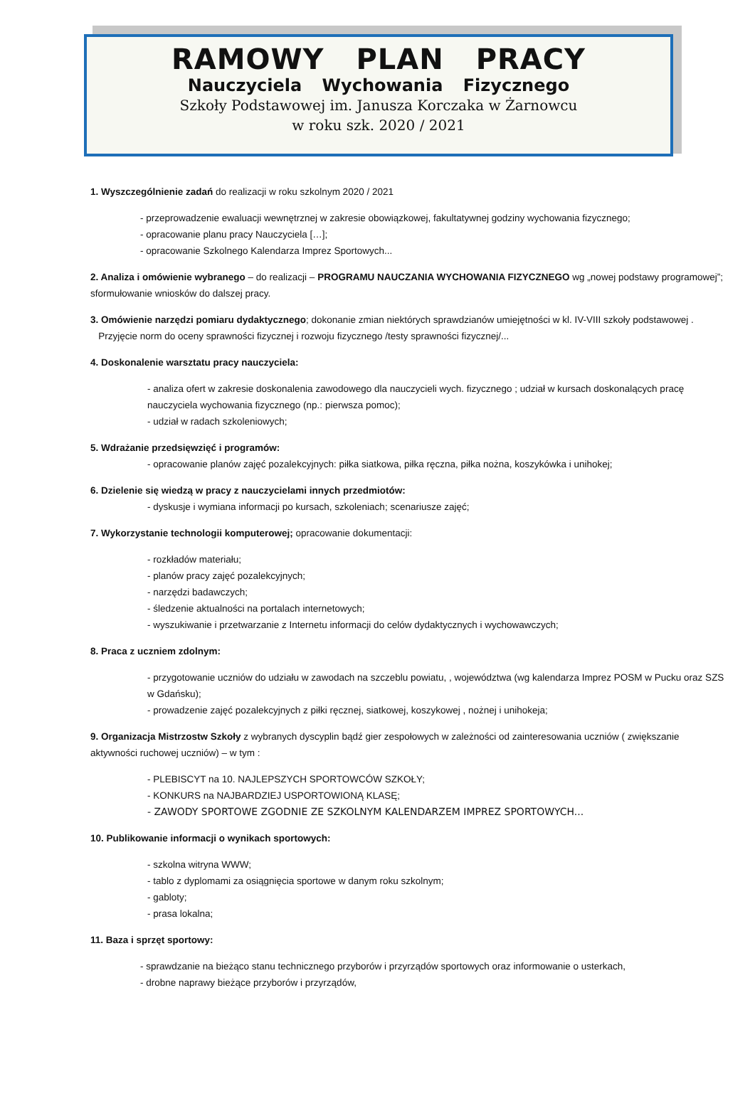RAMOWY PLAN PRACY
Nauczyciela Wychowania Fizycznego
Szkoły Podstawowej im. Janusza Korczaka w Żarnowcu
w roku szk. 2020 / 2021
1. Wyszczególnienie zadań do realizacji w roku szkolnym 2020 / 2021
- przeprowadzenie ewaluacji wewnętrznej w zakresie obowiązkowej, fakultatywnej godziny wychowania fizycznego;
- opracowanie planu pracy Nauczyciela […];
- opracowanie Szkolnego Kalendarza Imprez Sportowych...
2. Analiza i omówienie wybranego – do realizacji – PROGRAMU NAUCZANIA WYCHOWANIA FIZYCZNEGO wg „nowej podstawy programowej”; sformułowanie wniosków do dalszej pracy.
3. Omówienie narzędzi pomiaru dydaktycznego; dokonanie zmian niektórych sprawdzianów umiejętności w kl. IV-VIII szkoły podstawowej .
Przyjęcie norm do oceny sprawności fizycznej i rozwoju fizycznego /testy sprawności fizycznej/...
4. Doskonalenie warsztatu pracy nauczyciela:
- analiza ofert w zakresie doskonalenia zawodowego dla nauczycieli wych. fizycznego ; udział w kursach doskonalących pracę nauczyciela wychowania fizycznego (np.: pierwsza pomoc);
- udział w radach szkoleniowych;
5. Wdrażanie przedsięwzięć i programów:
- opracowanie planów zajęć pozalekcyjnych: piłka siatkowa, piłka ręczna, piłka nożna, koszykówka i unihokej;
6. Dzielenie się wiedzą w pracy z nauczycielami innych przedmiotów:
- dyskusje i wymiana informacji po kursach, szkoleniach; scenariusze zajęć;
7. Wykorzystanie technologii komputerowej; opracowanie dokumentacji:
- rozkładów materiału;
- planów pracy zajęć pozalekcyjnych;
- narzędzi badawczych;
- śledzenie aktualności na portalach internetowych;
- wyszukiwanie i przetwarzanie z Internetu informacji do celów dydaktycznych i wychowawczych;
8. Praca z uczniem zdolnym:
- przygotowanie uczniów do udziału w zawodach na szczeblu powiatu, , województwa (wg kalendarza Imprez POSM w Pucku oraz SZS w Gdańsku);
- prowadzenie zajęć pozalekcyjnych z piłki ręcznej, siatkowej, koszykowej , nożnej i unihokeja;
9. Organizacja Mistrzostw Szkoły z wybranych dyscyplin bądź gier zespołowych w zależności od zainteresowania uczniów ( zwiększanie aktywności ruchowej uczniów) – w tym :
- PLEBISCYT na 10. NAJLEPSZYCH SPORTOWCÓW SZKOŁY;
- KONKURS na NAJBARDZIEJ USPORTOWIONĄ KLASĘ;
- ZAWODY SPORTOWE ZGODNIE ZE SZKOLNYM KALENDARZEM IMPREZ SPORTOWYCH...
10. Publikowanie informacji o wynikach sportowych:
- szkolna witryna WWW;
- tablo z dyplomami za osiągnięcia sportowe w danym roku szkolnym;
- gabloty;
- prasa lokalna;
11. Baza i sprzęt sportowy:
- sprawdzanie na bieżąco stanu technicznego przyborów i przyrządów sportowych oraz informowanie o usterkach,
- drobne naprawy bieżące przyborów i przyrządów,